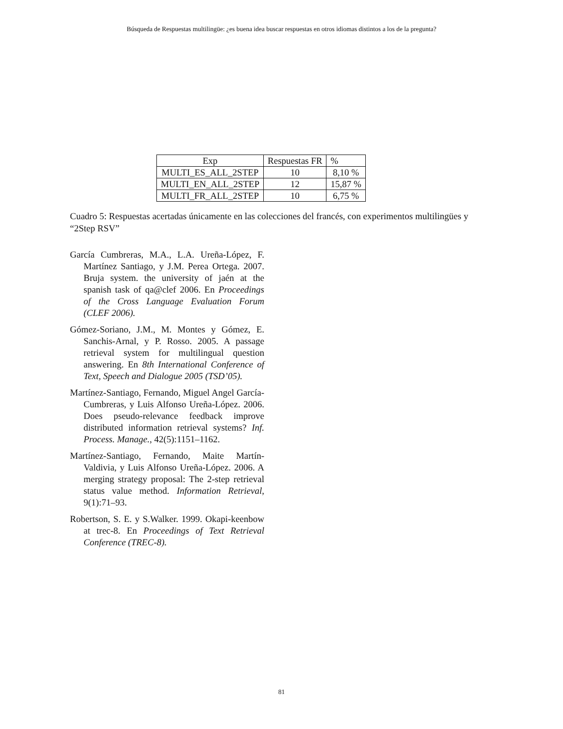Búsqueda de Respuestas multilingüe: ¿es buena idea buscar respuestas en otros idiomas distintos a los de la pregunta?
| Exp | Respuestas FR | % |
| --- | --- | --- |
| MULTI_ES_ALL_2STEP | 10 | 8,10 % |
| MULTI_EN_ALL_2STEP | 12 | 15,87 % |
| MULTI_FR_ALL_2STEP | 10 | 6,75 % |
Cuadro 5: Respuestas acertadas únicamente en las colecciones del francés, con experimentos multilingües y “2Step RSV”
García Cumbreras, M.A., L.A. Ureña-López, F. Martínez Santiago, y J.M. Perea Ortega. 2007. Bruja system. the university of jaén at the spanish task of qa@clef 2006. En Proceedings of the Cross Language Evaluation Forum (CLEF 2006).
Gómez-Soriano, J.M., M. Montes y Gómez, E. Sanchis-Arnal, y P. Rosso. 2005. A passage retrieval system for multilingual question answering. En 8th International Conference of Text, Speech and Dialogue 2005 (TSD’05).
Martínez-Santiago, Fernando, Miguel Angel García-Cumbreras, y Luis Alfonso Ureña-López. 2006. Does pseudo-relevance feedback improve distributed information retrieval systems? Inf. Process. Manage., 42(5):1151–1162.
Martínez-Santiago, Fernando, Maite Martín-Valdivia, y Luis Alfonso Ureña-López. 2006. A merging strategy proposal: The 2-step retrieval status value method. Information Retrieval, 9(1):71–93.
Robertson, S. E. y S.Walker. 1999. Okapi-keenbow at trec-8. En Proceedings of Text Retrieval Conference (TREC-8).
81